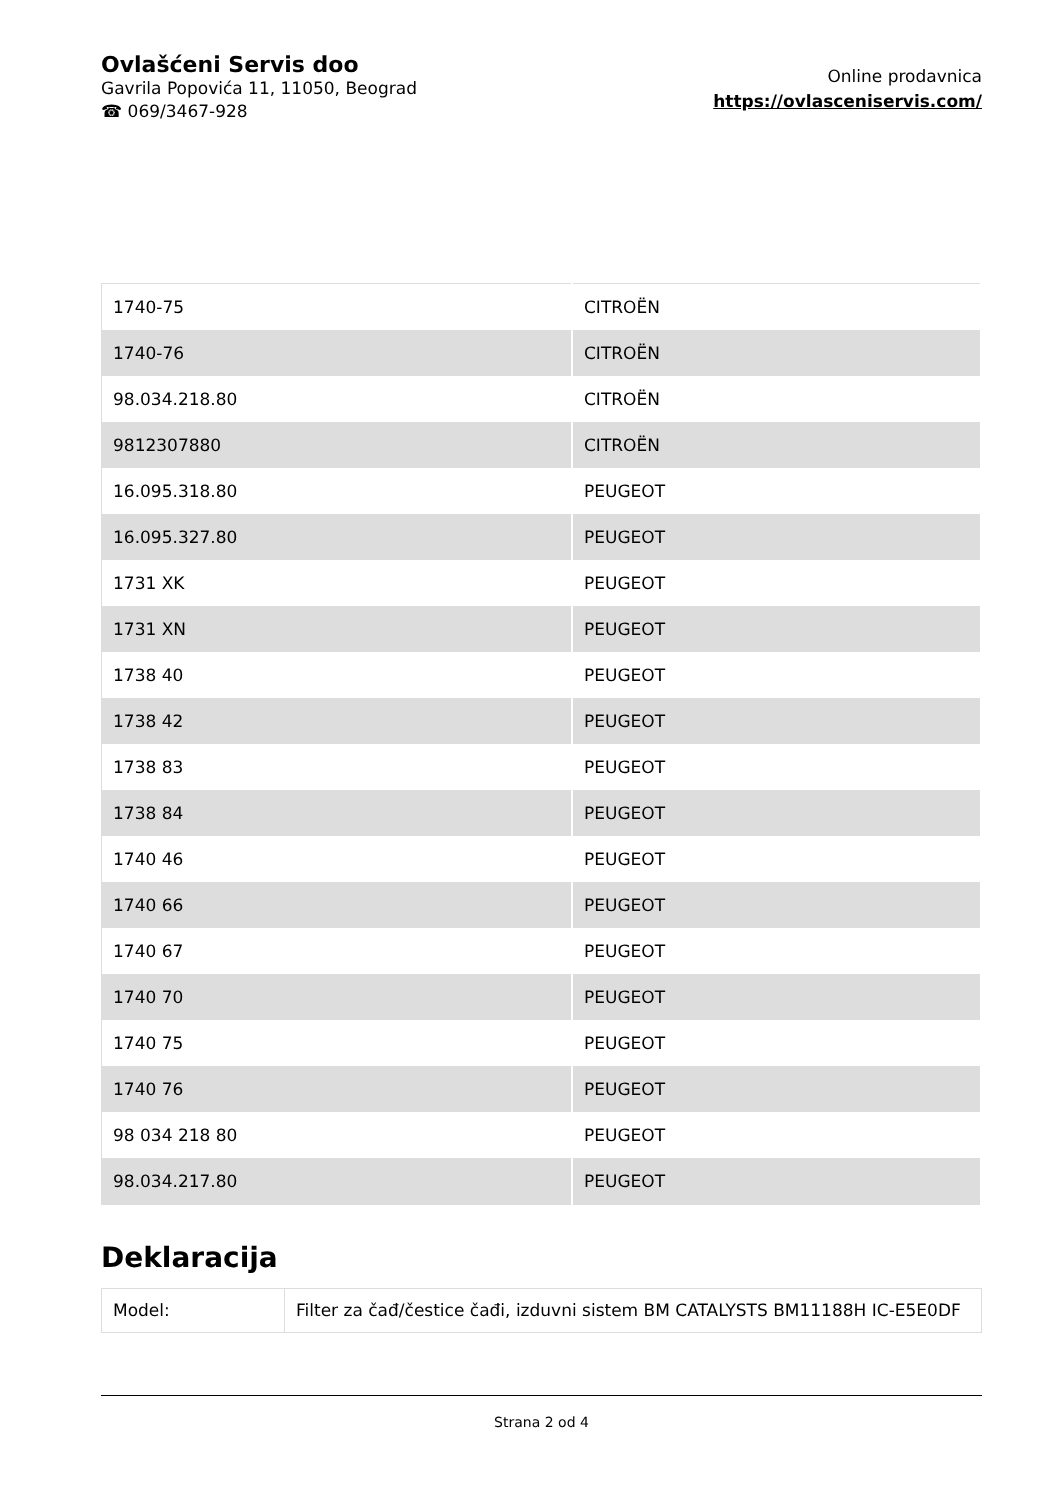Ovlašćeni Servis doo
Gavrila Popovića 11, 11050, Beograd
☎ 069/3467-928
Online prodavnica
https://ovlasceniservis.com/
| 1740-75 | CITROËN |
| 1740-76 | CITROËN |
| 98.034.218.80 | CITROËN |
| 9812307880 | CITROËN |
| 16.095.318.80 | PEUGEOT |
| 16.095.327.80 | PEUGEOT |
| 1731 XK | PEUGEOT |
| 1731 XN | PEUGEOT |
| 1738 40 | PEUGEOT |
| 1738 42 | PEUGEOT |
| 1738 83 | PEUGEOT |
| 1738 84 | PEUGEOT |
| 1740 46 | PEUGEOT |
| 1740 66 | PEUGEOT |
| 1740 67 | PEUGEOT |
| 1740 70 | PEUGEOT |
| 1740 75 | PEUGEOT |
| 1740 76 | PEUGEOT |
| 98 034 218 80 | PEUGEOT |
| 98.034.217.80 | PEUGEOT |
Deklaracija
| Model: | Filter za čađ/čestice čađi, izduvni sistem BM CATALYSTS BM11188H IC-E5E0DF |
Strana 2 od 4